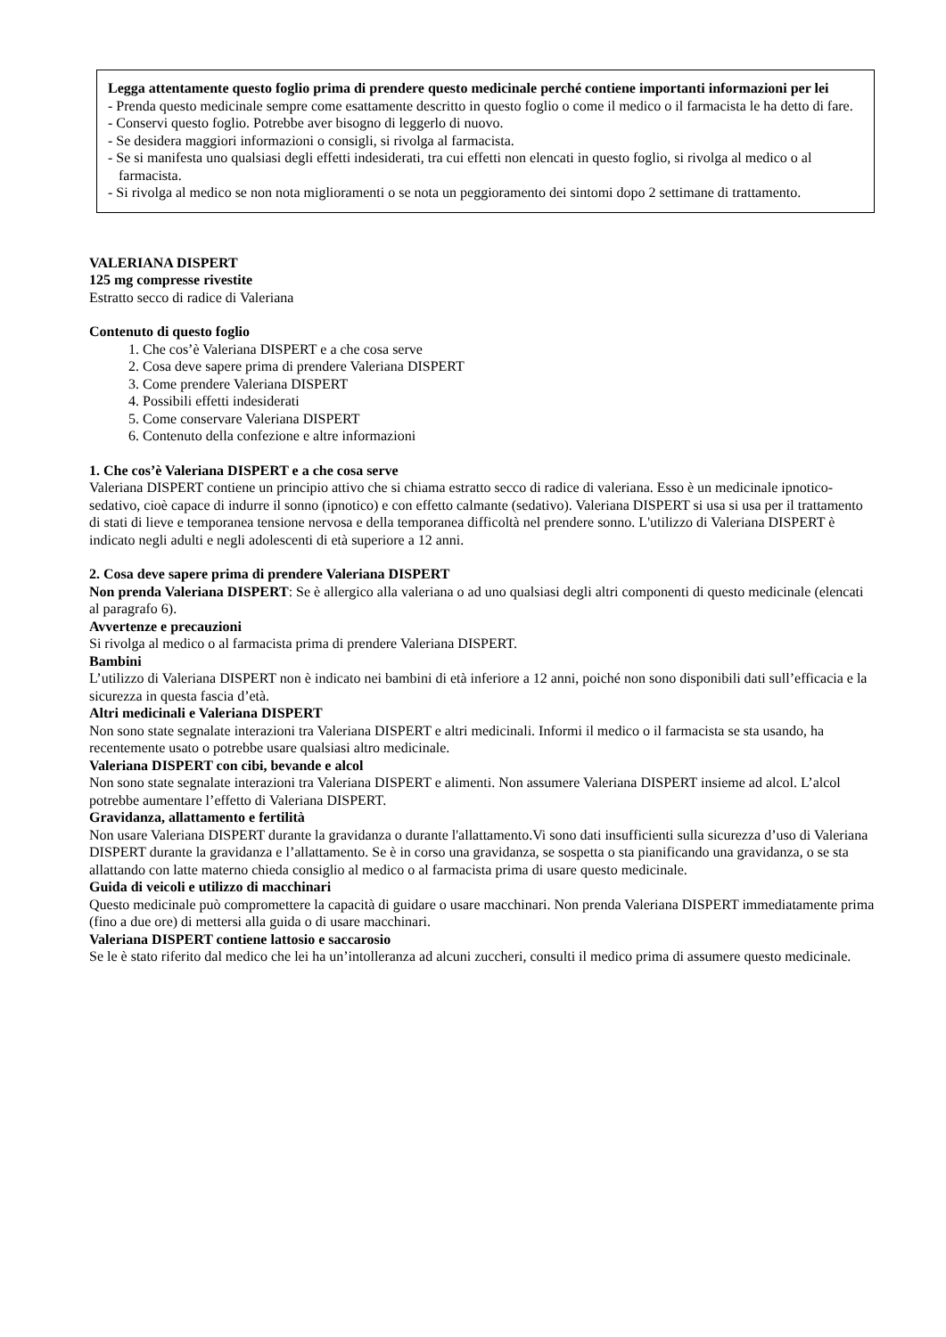Legga attentamente questo foglio prima di prendere questo medicinale perché contiene importanti informazioni per lei
- Prenda questo medicinale sempre come esattamente descritto in questo foglio o come il medico o il farmacista le ha detto di fare.
- Conservi questo foglio. Potrebbe aver bisogno di leggerlo di nuovo.
- Se desidera maggiori informazioni o consigli, si rivolga al farmacista.
- Se si manifesta uno qualsiasi degli effetti indesiderati, tra cui effetti non elencati in questo foglio, si rivolga al medico o al farmacista.
- Si rivolga al medico se non nota miglioramenti o se nota un peggioramento dei sintomi dopo 2 settimane di trattamento.
VALERIANA DISPERT
125 mg compresse rivestite
Estratto secco di radice di Valeriana
Contenuto di questo foglio
1. Che cos’è Valeriana DISPERT e a che cosa serve
2. Cosa deve sapere prima di prendere Valeriana DISPERT
3. Come prendere Valeriana DISPERT
4. Possibili effetti indesiderati
5. Come conservare Valeriana DISPERT
6. Contenuto della confezione e altre informazioni
1. Che cos’è Valeriana DISPERT e a che cosa serve
Valeriana DISPERT contiene un principio attivo che si chiama estratto secco di radice di valeriana. Esso è un medicinale ipnotico-sedativo, cioè capace di indurre il sonno (ipnotico) e con effetto calmante (sedativo). Valeriana DISPERT si usa si usa per il trattamento di stati di lieve e temporanea tensione nervosa e della temporanea difficoltà nel prendere sonno. L'utilizzo di Valeriana DISPERT è indicato negli adulti e negli adolescenti di età superiore a 12 anni.
2. Cosa deve sapere prima di prendere Valeriana DISPERT
Non prenda Valeriana DISPERT: Se è allergico alla valeriana o ad uno qualsiasi degli altri componenti di questo medicinale (elencati al paragrafo 6).
Avvertenze e precauzioni
Si rivolga al medico o al farmacista prima di prendere Valeriana DISPERT.
Bambini
L’utilizzo di Valeriana DISPERT non è indicato nei bambini di età inferiore a 12 anni, poiché non sono disponibili dati sull’efficacia e la sicurezza in questa fascia d’età.
Altri medicinali e Valeriana DISPERT
Non sono state segnalate interazioni tra Valeriana DISPERT e altri medicinali. Informi il medico o il farmacista se sta usando, ha recentemente usato o potrebbe usare qualsiasi altro medicinale.
Valeriana DISPERT con cibi, bevande e alcol
Non sono state segnalate interazioni tra Valeriana DISPERT e alimenti. Non assumere Valeriana DISPERT insieme ad alcol. L’alcol potrebbe aumentare l’effetto di Valeriana DISPERT.
Gravidanza, allattamento e fertilità
Non usare Valeriana DISPERT durante la gravidanza o durante l'allattamento.Vi sono dati insufficienti sulla sicurezza d’uso di Valeriana DISPERT durante la gravidanza e l’allattamento. Se è in corso una gravidanza, se sospetta o sta pianificando una gravidanza, o se sta allattando con latte materno chieda consiglio al medico o al farmacista prima di usare questo medicinale.
Guida di veicoli e utilizzo di macchinari
Questo medicinale può compromettere la capacità di guidare o usare macchinari. Non prenda Valeriana DISPERT immediatamente prima (fino a due ore) di mettersi alla guida o di usare macchinari.
Valeriana DISPERT contiene lattosio e saccarosio
Se le è stato riferito dal medico che lei ha un’intolleranza ad alcuni zuccheri, consulti il medico prima di assumere questo medicinale.